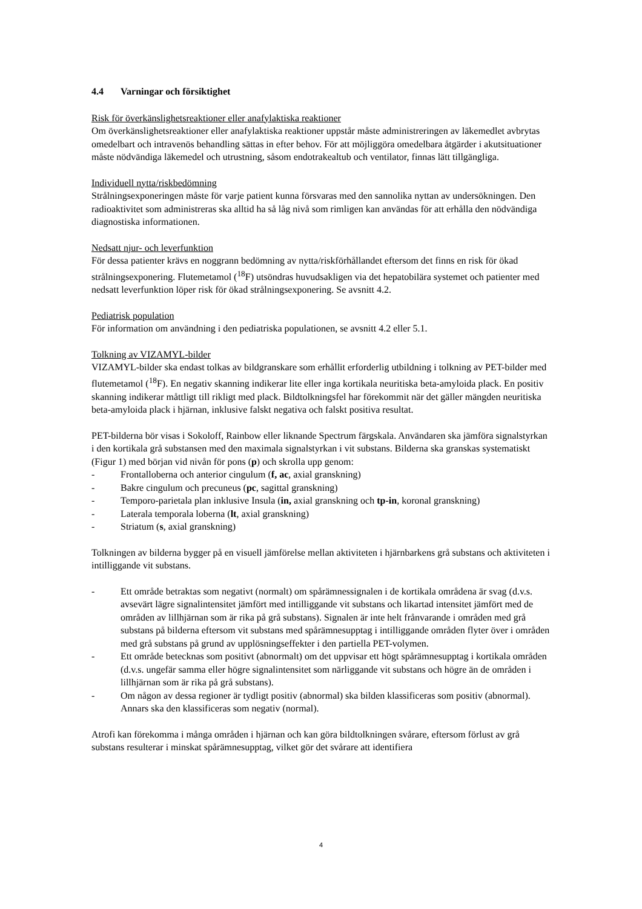4.4 Varningar och försiktighet
Risk för överkänslighetsreaktioner eller anafylaktiska reaktioner
Om överkänslighetsreaktioner eller anafylaktiska reaktioner uppstår måste administreringen av läkemedlet avbrytas omedelbart och intravenös behandling sättas in efter behov. För att möjliggöra omedelbara åtgärder i akutsituationer måste nödvändiga läkemedel och utrustning, såsom endotrakealtub och ventilator, finnas lätt tillgängliga.
Individuell nytta/riskbedömning
Strålningsexponeringen måste för varje patient kunna försvaras med den sannolika nyttan av undersökningen. Den radioaktivitet som administreras ska alltid ha så låg nivå som rimligen kan användas för att erhålla den nödvändiga diagnostiska informationen.
Nedsatt njur- och leverfunktion
För dessa patienter krävs en noggrann bedömning av nytta/riskförhållandet eftersom det finns en risk för ökad strålningsexponering. Flutemetamol (<sup>18</sup>F) utsöndras huvudsakligen via det hepatobilära systemet och patienter med nedsatt leverfunktion löper risk för ökad strålningsexponering. Se avsnitt 4.2.
Pediatrisk population
För information om användning i den pediatriska populationen, se avsnitt 4.2 eller 5.1.
Tolkning av VIZAMYL-bilder
VIZAMYL-bilder ska endast tolkas av bildgranskare som erhållit erforderlig utbildning i tolkning av PET-bilder med flutemetamol (<sup>18</sup>F). En negativ skanning indikerar lite eller inga kortikala neuritiska beta-amyloida plack. En positiv skanning indikerar måttligt till rikligt med plack. Bildtolkningsfel har förekommit när det gäller mängden neuritiska beta-amyloida plack i hjärnan, inklusive falskt negativa och falskt positiva resultat.
PET-bilderna bör visas i Sokoloff, Rainbow eller liknande Spectrum färgskala. Användaren ska jämföra signalstyrkan i den kortikala grå substansen med den maximala signalstyrkan i vit substans. Bilderna ska granskas systematiskt (Figur 1) med början vid nivån för pons (p) och skrolla upp genom:
- Frontalloberna och anterior cingulum (f, ac, axial granskning)
- Bakre cingulum och precuneus (pc, sagittal granskning)
- Temporo-parietala plan inklusive Insula (in, axial granskning och tp-in, koronal granskning)
- Laterala temporala loberna (lt, axial granskning)
- Striatum (s, axial granskning)
Tolkningen av bilderna bygger på en visuell jämförelse mellan aktiviteten i hjärnbarkens grå substans och aktiviteten i intilliggande vit substans.
- Ett område betraktas som negativt (normalt) om spårämnessignalen i de kortikala områdena är svag (d.v.s. avsevärt lägre signalintensitet jämfört med intilliggande vit substans och likartad intensitet jämfört med de områden av lillhjärnan som är rika på grå substans). Signalen är inte helt frånvarande i områden med grå substans på bilderna eftersom vit substans med spårämnesupptag i intilliggande områden flyter över i områden med grå substans på grund av upplösningseffekter i den partiella PET-volymen.
- Ett område betecknas som positivt (abnormalt) om det uppvisar ett högt spårämnesupptag i kortikala områden (d.v.s. ungefär samma eller högre signalintensitet som närliggande vit substans och högre än de områden i lillhjärnan som är rika på grå substans).
- Om någon av dessa regioner är tydligt positiv (abnormal) ska bilden klassificeras som positiv (abnormal). Annars ska den klassificeras som negativ (normal).
Atrofi kan förekomma i många områden i hjärnan och kan göra bildtolkningen svårare, eftersom förlust av grå substans resulterar i minskat spårämnesupptag, vilket gör det svårare att identifiera
4